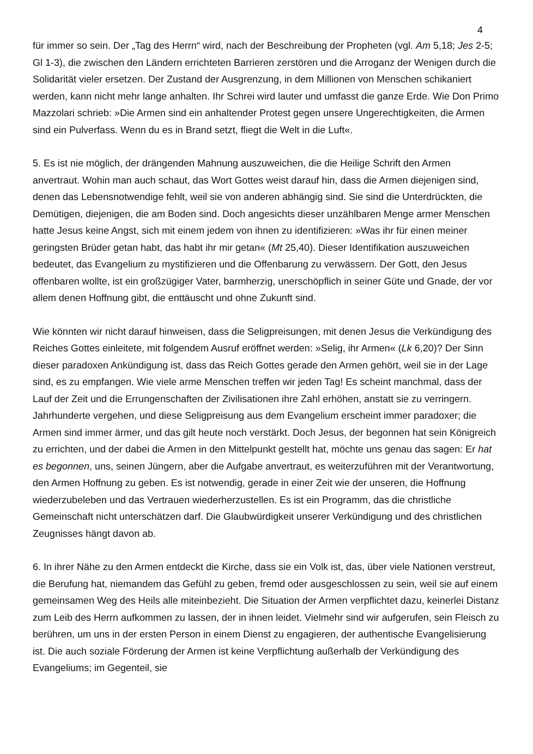4
für immer so sein. Der „Tag des Herrn“ wird, nach der Beschreibung der Propheten (vgl. Am 5,18; Jes 2-5; Gl 1-3), die zwischen den Ländern errichteten Barrieren zerstören und die Arroganz der Wenigen durch die Solidarität vieler ersetzen. Der Zustand der Ausgrenzung, in dem Millionen von Menschen schikaniert werden, kann nicht mehr lange anhalten. Ihr Schrei wird lauter und umfasst die ganze Erde. Wie Don Primo Mazzolari schrieb: »Die Armen sind ein anhaltender Protest gegen unsere Ungerechtigkeiten, die Armen sind ein Pulverfass. Wenn du es in Brand setzt, fliegt die Welt in die Luft«.
5. Es ist nie möglich, der drängenden Mahnung auszuweichen, die die Heilige Schrift den Armen anvertraut. Wohin man auch schaut, das Wort Gottes weist darauf hin, dass die Armen diejenigen sind, denen das Lebensnotwendige fehlt, weil sie von anderen abhängig sind. Sie sind die Unterdrückten, die Demütigen, diejenigen, die am Boden sind. Doch angesichts dieser unzählbaren Menge armer Menschen hatte Jesus keine Angst, sich mit einem jedem von ihnen zu identifizieren: »Was ihr für einen meiner geringsten Brüder getan habt, das habt ihr mir getan« (Mt 25,40). Dieser Identifikation auszuweichen bedeutet, das Evangelium zu mystifizieren und die Offenbarung zu verwässern. Der Gott, den Jesus offenbaren wollte, ist ein großzügiger Vater, barmherzig, unerschöpflich in seiner Güte und Gnade, der vor allem denen Hoffnung gibt, die enttäuscht und ohne Zukunft sind.
Wie könnten wir nicht darauf hinweisen, dass die Seligpreisungen, mit denen Jesus die Verkündigung des Reiches Gottes einleitete, mit folgendem Ausruf eröffnet werden: »Selig, ihr Armen« (Lk 6,20)? Der Sinn dieser paradoxen Ankündigung ist, dass das Reich Gottes gerade den Armen gehört, weil sie in der Lage sind, es zu empfangen. Wie viele arme Menschen treffen wir jeden Tag! Es scheint manchmal, dass der Lauf der Zeit und die Errungenschaften der Zivilisationen ihre Zahl erhöhen, anstatt sie zu verringern. Jahrhunderte vergehen, und diese Seligpreisung aus dem Evangelium erscheint immer paradoxer; die Armen sind immer ärmer, und das gilt heute noch verstärkt. Doch Jesus, der begonnen hat sein Königreich zu errichten, und der dabei die Armen in den Mittelpunkt gestellt hat, möchte uns genau das sagen: Er hat es begonnen, uns, seinen Jüngern, aber die Aufgabe anvertraut, es weiterzuführen mit der Verantwortung, den Armen Hoffnung zu geben. Es ist notwendig, gerade in einer Zeit wie der unseren, die Hoffnung wiederzubeleben und das Vertrauen wiederherzustellen. Es ist ein Programm, das die christliche Gemeinschaft nicht unterschätzen darf. Die Glaubwürdigkeit unserer Verkündigung und des christlichen Zeugnisses hängt davon ab.
6. In ihrer Nähe zu den Armen entdeckt die Kirche, dass sie ein Volk ist, das, über viele Nationen verstreut, die Berufung hat, niemandem das Gefühl zu geben, fremd oder ausgeschlossen zu sein, weil sie auf einem gemeinsamen Weg des Heils alle miteinbezieht. Die Situation der Armen verpflichtet dazu, keinerlei Distanz zum Leib des Herrn aufkommen zu lassen, der in ihnen leidet. Vielmehr sind wir aufgerufen, sein Fleisch zu berühren, um uns in der ersten Person in einem Dienst zu engagieren, der authentische Evangelisierung ist. Die auch soziale Förderung der Armen ist keine Verpflichtung außerhalb der Verkündigung des Evangeliums; im Gegenteil, sie